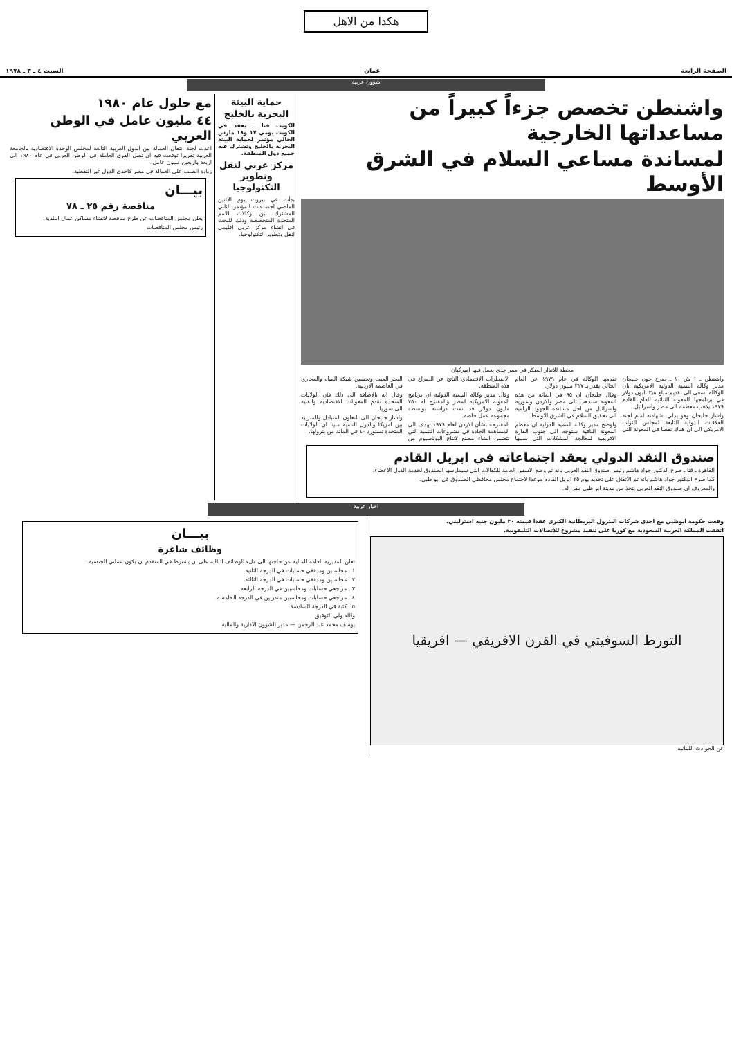هكذا من الاهل
الصفحة الرابعة عمان السبت ٤ ـ ٣ ـ ١٩٧٨
شؤون عربية
واشنطن تخصص جزءاً كبيراً من مساعداتها الخارجية
لمساندة مساعي السلام في الشرق الأوسط
محطة للانذار المبكر في ممر جدي يعمل فيها اميركيان
واشنطن ـ ١ ش ١٠ ـ صرح جون جليجان مدير وكالة التنمية الدولية الامريكية بان الوكالة تسعى الى تقديم مبلغ ٣٫٨ بليون دولار في برنامجها للمعونة الثنائية للعام القادم ١٩٧٩ يذهب معظمه الى مصر واسرائيل.
واشار جليجان وهو يدلي بشهادته امام لجنة العلاقات الدولية التابعة لمجلس النواب الامريكي الى ان هناك نقصا في المعونة التي تقدمها الوكالة في عام ١٩٧٩ عن العام الحالي يقدر بـ ٣١٧ مليون دولار.
وقال جليجان ان ٩٥ في المائة من هذه المعونة ستذهب الى مصر والاردن وسورية واسرائيل من اجل مساندة الجهود الرامية الى تحقيق السلام في الشرق الاوسط.
واوضح مدير وكالة التنمية الدولية ان معظم المعونة الباقية ستوجه الى جنوب القارة الافريقية لمعالجة المشكلات التي سببها الاضطراب الاقتصادي الناتج عن الصراع في هذه المنطقة.
وقال مدير وكالة التنمية الدولية ان برنامج المعونة الامريكية لمصر والمقترح له ٧٥٠ مليون دولار قد تمت دراسته بواسطة مجموعة عمل خاصة.
المقترحة بشأن الاردن لعام ١٩٧٩ تهدف الى المساهمة الجادة في مشروعات التنمية التي تتضمن انشاء مصنع لانتاج البوتاسيوم من البحر الميت وتحسين شبكة المياه والمجاري في العاصمة الاردنية.
وقال انه بالاضافة الى ذلك فان الولايات المتحدة تقدم المعونات الاقتصادية والفنية الى سوريا.
واشار جليجان الى التعاون المتبادل والمتزايد بين امريكا والدول النامية مبينا ان الولايات المتحدة تستورد ٤٠ في المائة من بترولها.
صندوق النقد الدولي يعقد اجتماعاته في ابريل القادم
القاهرة ـ قنا ـ صرح الدكتور جواد هاشم رئيس صندوق النقد العربي بانه تم وضع الاسس العامة للكفالات التي سيمارسها الصندوق لخدمة الدول الاعضاء.
كما صرح الدكتور جواد هاشم بانه تم الاتفاق على تحديد يوم ٢٥ ابريل القادم موعدا لاجتماع مجلس محافظي الصندوق في ابو ظبي.
والمعروف ان صندوق النقد العربي يتخذ من مدينة ابو ظبي مقرا له.
حماية البيئة البحرية بالخليج
الكويت قنا ـ يعقد في الكويت يومي ١٧ و١٨ مارس الحالي مؤتمر لحماية البيئة البحرية بالخليج وتشترك فيه جميع دول المنطقة.
مركز عربي لنقل وتطوير التكنولوجيا
بدأت في بيروت يوم الاثنين الماضي اجتماعات المؤتمر الثاني المشترك بين وكالات الامم المتحدة المتخصصة وذلك للبحث في انشاء مركز عربي اقليمي لنقل وتطوير التكنولوجيا.
مع حلول عام ١٩٨٠
٤٤ مليون عامل في الوطن العربي
اعدت لجنة انتقال العمالة بين الدول العربية التابعة لمجلس الوحدة الاقتصادية بالجامعة العربية تقريرا توقعت فيه ان تصل القوى العاملة في الوطن العربي في عام ١٩٨٠ الى اربعة واربعين مليون عامل.
زيادة الطلب على العمالة في مصر كاحدى الدول غير النفطية.
بيـــان
مناقصة رقم ٢٥ ـ ٧٨
يعلن مجلس المناقصات عن طرح مناقصة لانشاء مساكن عمال البلدية.
رئيس مجلس المناقصات
اخبار عربية
وقعت حكومة ابوظبي مع احدى شركات البترول البريطانية الكبرى عقدا قيمته ٣٠ مليون جنيه استرليني.
اتفقت المملكة العربية السعودية مع كوريا على تنفيذ مشروع للاتصالات التليفونية.
التورط السوفيتي في القرن الافريقي — افريقيا
عن الحوادث اللبنانية
بيـــان
وظائف شاغرة
تعلن المديرية العامة للمالية عن حاجتها الى ملء الوظائف التالية على ان يشترط في المتقدم ان يكون عماني الجنسية.
١ ـ محاسبين ومدققي حسابات في الدرجة الثانية.
٢ ـ محاسبين ومدققي حسابات في الدرجة الثالثة.
٣ ـ مراجعي حسابات ومحاسبين في الدرجة الرابعة.
٤ ـ مراجعي حسابات ومحاسبين متدربين في الدرجة الخامسة.
٥ ـ كتبة في الدرجة السادسة.
والله ولي التوفيق
يوسف محمد عبد الرحمن — مدير الشؤون الادارية والمالية